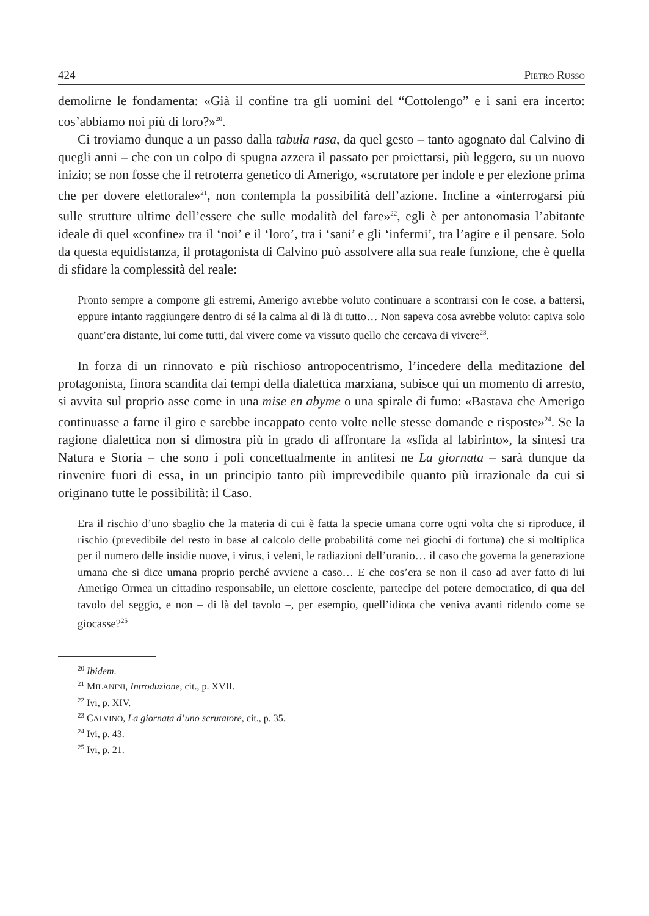424 PIETRO RUSSO
demolirne le fondamenta: «Già il confine tra gli uomini del “Cottolengo” e i sani era incerto: cos’abbiamo noi più di loro?»<sup>20</sup>.
Ci troviamo dunque a un passo dalla tabula rasa, da quel gesto – tanto agognato dal Calvino di quegli anni – che con un colpo di spugna azzera il passato per proiettarsi, più leggero, su un nuovo inizio; se non fosse che il retroterra genetico di Amerigo, «scrutatore per indole e per elezione prima che per dovere elettorale»<sup>21</sup>, non contempla la possibilità dell’azione. Incline a «interrogarsi più sulle strutture ultime dell’essere che sulle modalità del fare»<sup>22</sup>, egli è per antonomasia l’abitante ideale di quel «confine» tra il ‘noi’ e il ‘loro’, tra i ‘sani’ e gli ‘infermi’, tra l’agire e il pensare. Solo da questa equidistanza, il protagonista di Calvino può assolvere alla sua reale funzione, che è quella di sfidare la complessità del reale:
Pronto sempre a comporre gli estremi, Amerigo avrebbe voluto continuare a scontrarsi con le cose, a battersi, eppure intanto raggiungere dentro di sé la calma al di là di tutto… Non sapeva cosa avrebbe voluto: capiva solo quant’era distante, lui come tutti, dal vivere come va vissuto quello che cercava di vivere<sup>23</sup>.
In forza di un rinnovato e più rischioso antropocentrismo, l’incedere della meditazione del protagonista, finora scandita dai tempi della dialettica marxiana, subisce qui un momento di arresto, si avvita sul proprio asse come in una mise en abyme o una spirale di fumo: «Bastava che Amerigo continuasse a farne il giro e sarebbe incappato cento volte nelle stesse domande e risposte»<sup>24</sup>. Se la ragione dialettica non si dimostra più in grado di affrontare la «sfida al labirinto», la sintesi tra Natura e Storia – che sono i poli concettualmente in antitesi ne La giornata – sarà dunque da rinvenire fuori di essa, in un principio tanto più imprevedibile quanto più irrazionale da cui si originano tutte le possibilità: il Caso.
Era il rischio d’uno sbaglio che la materia di cui è fatta la specie umana corre ogni volta che si riproduce, il rischio (prevedibile del resto in base al calcolo delle probabilità come nei giochi di fortuna) che si moltiplica per il numero delle insidie nuove, i virus, i veleni, le radiazioni dell’uranio… il caso che governa la generazione umana che si dice umana proprio perché avviene a caso… E che cos’era se non il caso ad aver fatto di lui Amerigo Ormea un cittadino responsabile, un elettore cosciente, partecipe del potere democratico, di qua del tavolo del seggio, e non – di là del tavolo –, per esempio, quell’idiota che veniva avanti ridendo come se giocasse?<sup>25</sup>
<sup>20</sup> Ibidem.
<sup>21</sup> MILANINI, Introduzione, cit., p. XVII.
<sup>22</sup> Ivi, p. XIV.
<sup>23</sup> CALVINO, La giornata d’uno scrutatore, cit., p. 35.
<sup>24</sup> Ivi, p. 43.
<sup>25</sup> Ivi, p. 21.